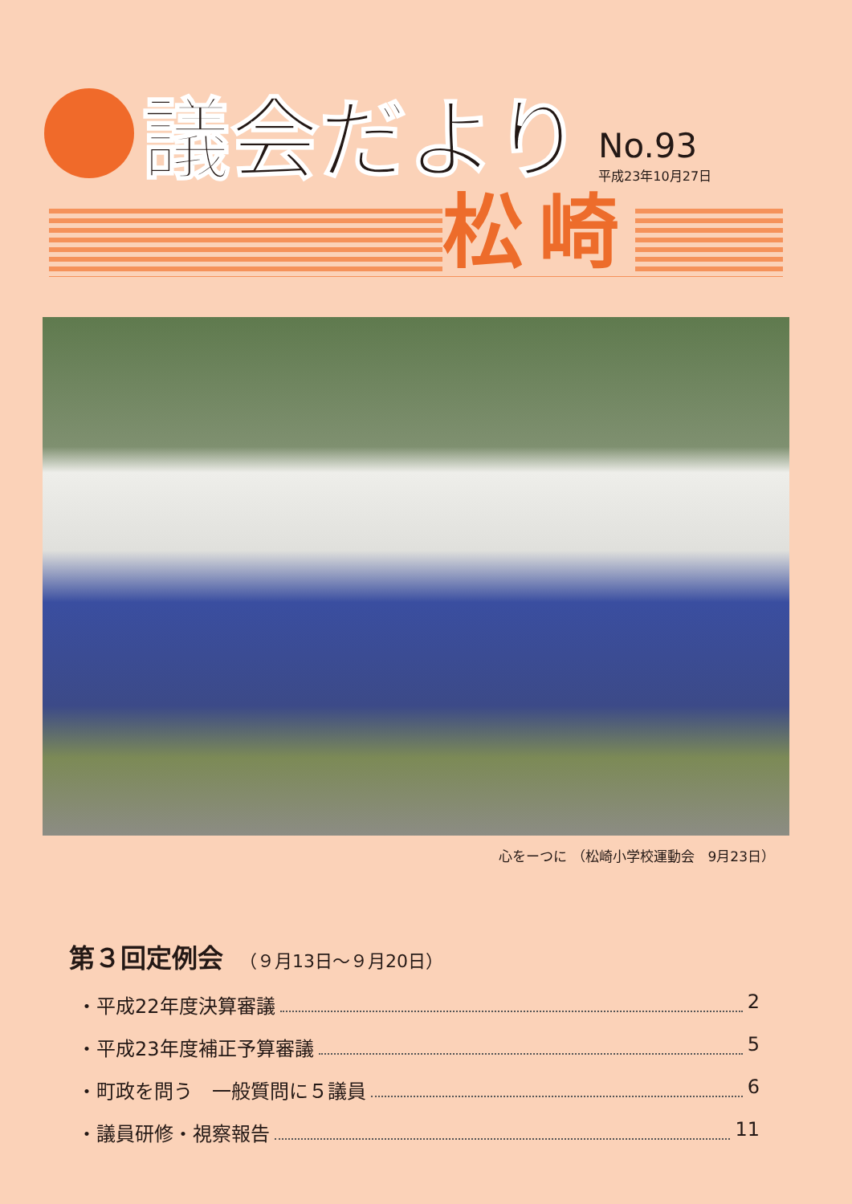議会だより
No.93
平成23年10月27日
松崎
心をーつに （松崎小学校運動会　9月23日）
第３回定例会 （９月13日～９月20日）
・平成22年度決算審議 2
・平成23年度補正予算審議 5
・町政を問う　一般質問に５議員 6
・議員研修・視察報告 11